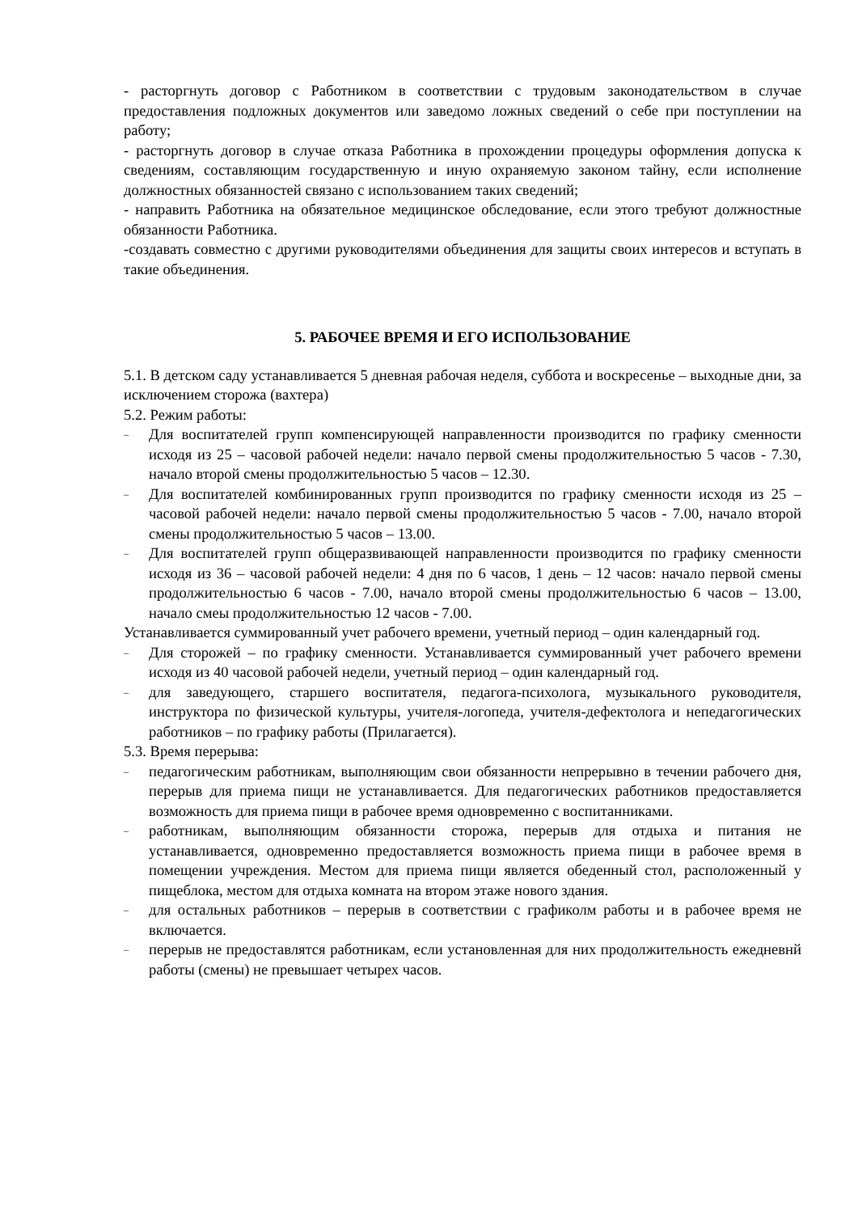- расторгнуть договор с Работником в соответствии с трудовым законодательством в случае предоставления подложных документов или заведомо ложных сведений о себе при поступлении на работу;
- расторгнуть договор в случае отказа Работника в прохождении процедуры оформления допуска к сведениям, составляющим государственную и иную охраняемую законом тайну, если исполнение должностных обязанностей связано с использованием таких сведений;
- направить Работника на обязательное медицинское обследование, если этого требуют должностные обязанности Работника.
-создавать совместно с другими руководителями объединения для защиты своих интересов и вступать в такие объединения.
5. РАБОЧЕЕ ВРЕМЯ И ЕГО ИСПОЛЬЗОВАНИЕ
5.1. В детском саду устанавливается 5 дневная рабочая неделя, суббота и воскресенье – выходные дни, за исключением сторожа (вахтера)
5.2. Режим работы:
– Для воспитателей групп компенсирующей направленности производится по графику сменности исходя из 25 – часовой рабочей недели: начало первой смены продолжительностью 5 часов - 7.30, начало второй смены продолжительностью 5 часов – 12.30.
– Для воспитателей комбинированных групп производится по графику сменности исходя из 25 – часовой рабочей недели: начало первой смены продолжительностью 5 часов - 7.00, начало второй смены продолжительностью 5 часов – 13.00.
– Для воспитателей групп общеразвивающей направленности производится по графику сменности исходя из 36 – часовой рабочей недели: 4 дня по 6 часов, 1 день – 12 часов: начало первой смены продолжительностью 6 часов - 7.00, начало второй смены продолжительностью 6 часов – 13.00, начало смеы продолжительностью 12 часов - 7.00.
Устанавливается суммированный учет рабочего времени, учетный период – один календарный год.
– Для сторожей – по графику сменности. Устанавливается суммированный учет рабочего времени исходя из 40 часовой рабочей недели, учетный период – один календарный год.
– для заведующего, старшего воспитателя, педагога-психолога, музыкального руководителя, инструктора по физической культуры, учителя-логопеда, учителя-дефектолога и непедагогических работников – по графику работы (Прилагается).
5.3. Время перерыва:
– педагогическим работникам, выполняющим свои обязанности непрерывно в течении рабочего дня, перерыв для приема пищи не устанавливается. Для педагогических работников предоставляется возможность для приема пищи в рабочее время одновременно с воспитанниками.
– работникам, выполняющим обязанности сторожа, перерыв для отдыха и питания не устанавливается, одновременно предоставляется возможность приема пищи в рабочее время в помещении учреждения. Местом для приема пищи является обеденный стол, расположенный у пищеблока, местом для отдыха комната на втором этаже нового здания.
– для остальных работников – перерыв в соответствии с графиколм работы и в рабочее время не включается.
– перерыв не предоставлятся работникам, если установленная для них продолжительность ежедневнй работы (смены) не превышает четырех часов.